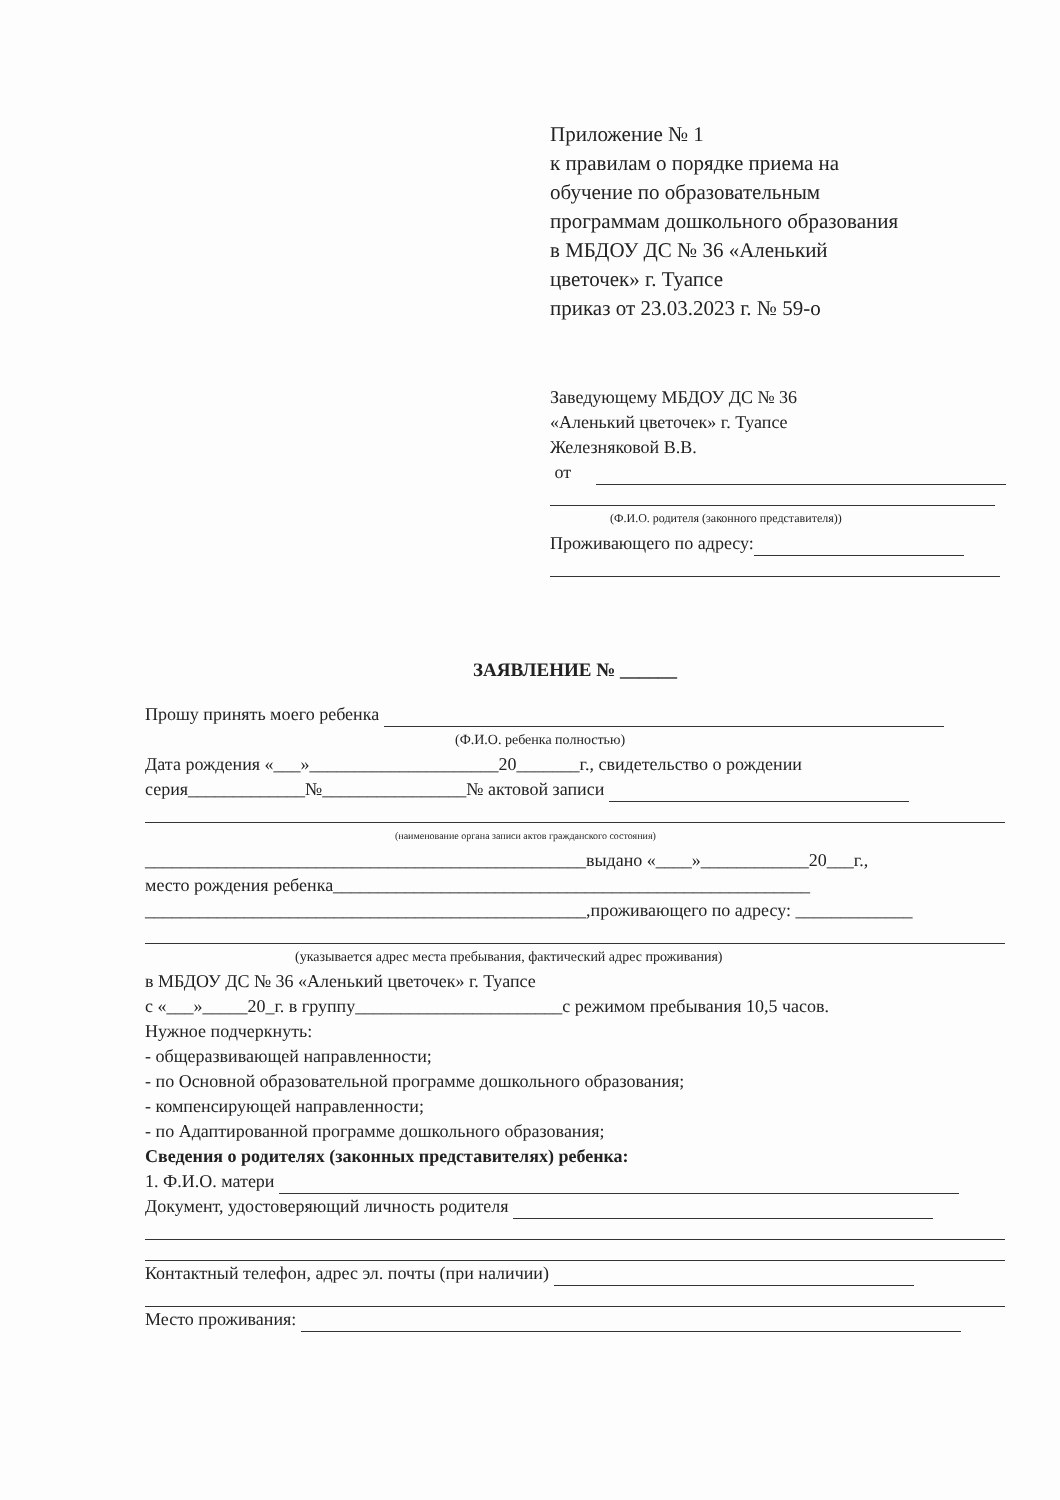Приложение № 1
к правилам о порядке приема на
обучение по образовательным
программам дошкольного образования
в МБДОУ ДС № 36 «Аленький
цветочек» г. Туапсе
приказ от 23.03.2023 г. № 59-о
Заведующему МБДОУ ДС № 36
«Аленький цветочек» г. Туапсе
Железняковой В.В.
от
(Ф.И.О. родителя (законного представителя))
Проживающего по адресу:
ЗАЯВЛЕНИЕ № ______
Прошу принять моего ребенка
(Ф.И.О. ребенка полностью)
Дата рождения «___»_____________________20_______г., свидетельство о рождении
серия_____________№________________№ актовой записи
(наименование органа записи актов гражданского состояния)
_________________________________________________выдано «____»____________20___г.,
место рождения ребенка_____________________________________________________
_________________________________________________,проживающего по адресу: _____________
(указывается адрес места пребывания, фактический адрес проживания)
в МБДОУ ДС № 36 «Аленький цветочек» г. Туапсе
с «___»_____20_г. в группу_______________________с режимом пребывания 10,5 часов.
Нужное подчеркнуть:
- общеразвивающей направленности;
- по Основной образовательной программе дошкольного образования;
- компенсирующей направленности;
- по Адаптированной программе дошкольного образования;
Сведения о родителях (законных представителях) ребенка:
1. Ф.И.О. матери
Документ, удостоверяющий личность родителя
Контактный телефон, адрес эл. почты (при наличии)
Место проживания: